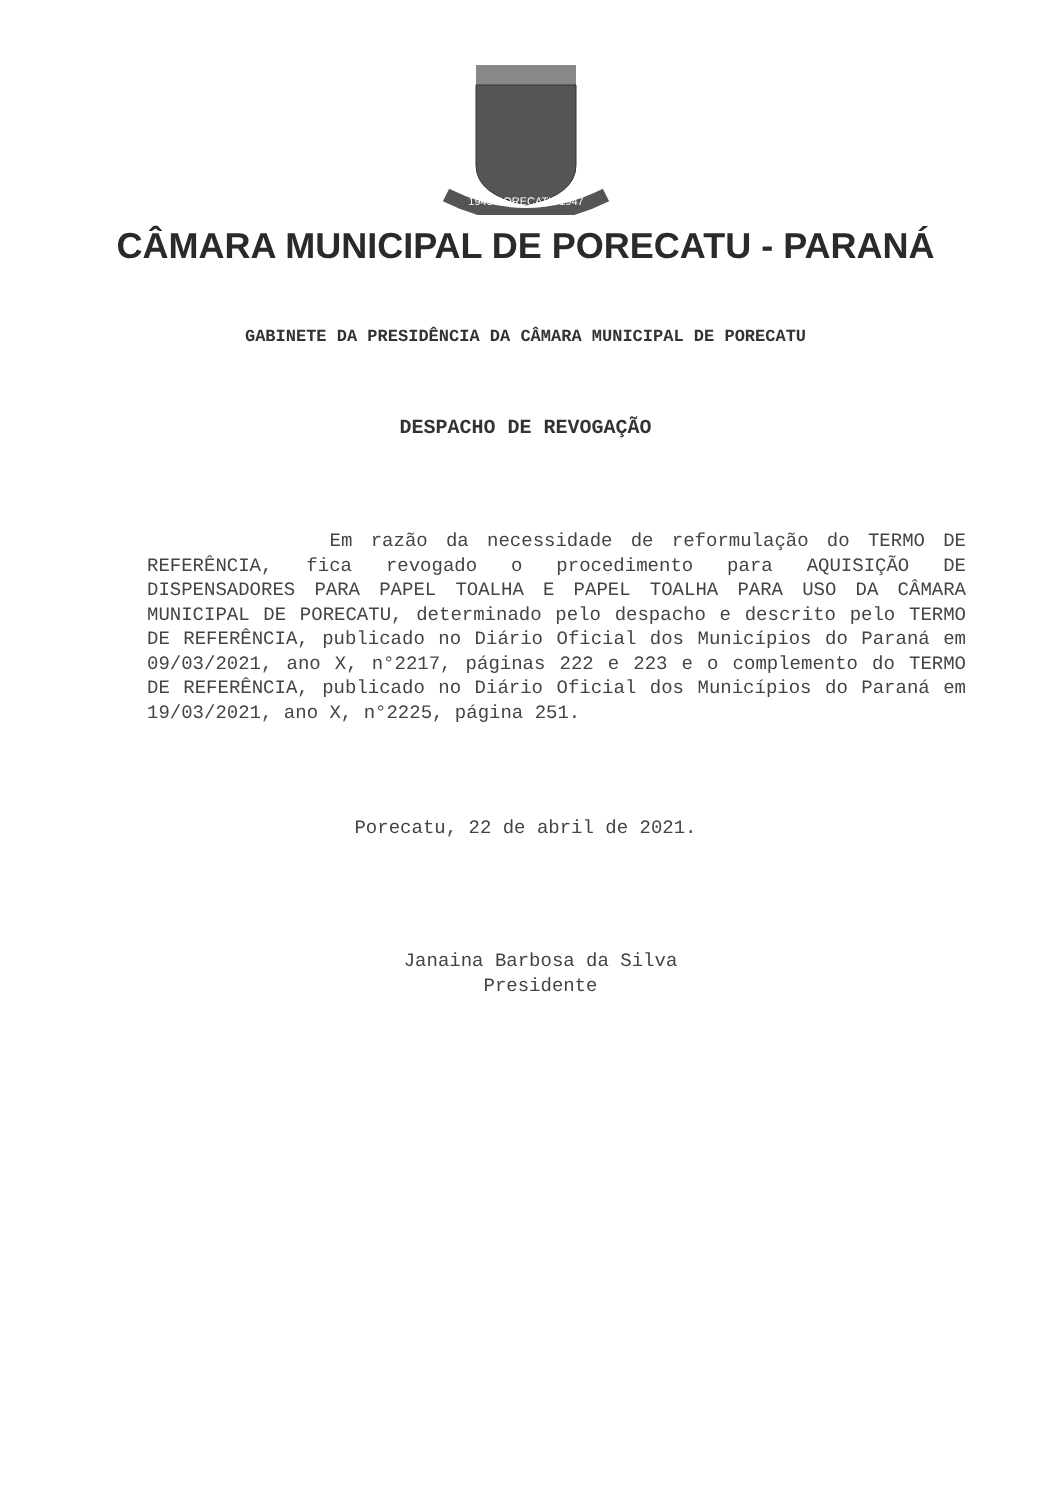1943 PORECATU 1947
CÂMARA MUNICIPAL DE PORECATU - PARANÁ
GABINETE DA PRESIDÊNCIA DA CÂMARA MUNICIPAL DE PORECATU
DESPACHO DE REVOGAÇÃO
Em razão da necessidade de reformulação do TERMO DE REFERÊNCIA, fica revogado o procedimento para AQUISIÇÃO DE DISPENSADORES PARA PAPEL TOALHA E PAPEL TOALHA PARA USO DA CÂMARA MUNICIPAL DE PORECATU, determinado pelo despacho e descrito pelo TERMO DE REFERÊNCIA, publicado no Diário Oficial dos Municípios do Paraná em 09/03/2021, ano X, n°2217, páginas 222 e 223 e o complemento do TERMO DE REFERÊNCIA, publicado no Diário Oficial dos Municípios do Paraná em 19/03/2021, ano X, n°2225, página 251.
Porecatu, 22 de abril de 2021.
Janaina Barbosa da Silva
Presidente